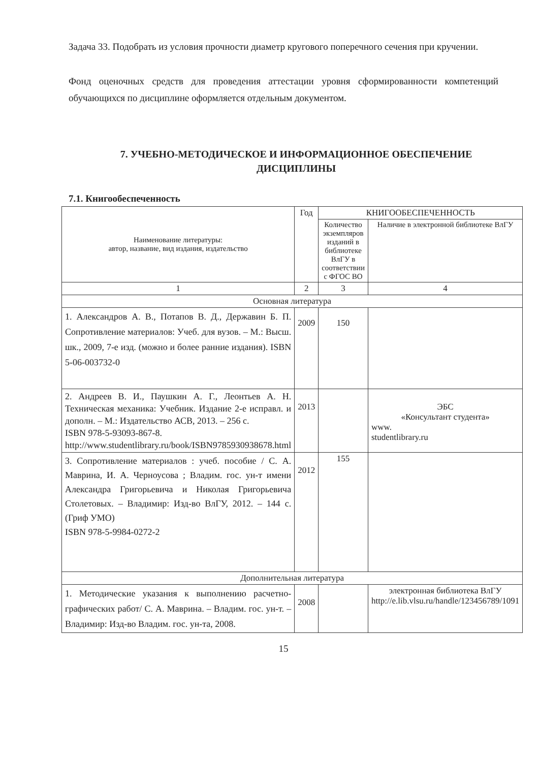Задача 33. Подобрать из условия прочности диаметр кругового поперечного сечения при кручении.
Фонд оценочных средств для проведения аттестации уровня сформированности компетенций обучающихся по дисциплине оформляется отдельным документом.
7. УЧЕБНО-МЕТОДИЧЕСКОЕ И ИНФОРМАЦИОННОЕ ОБЕСПЕЧЕНИЕ ДИСЦИПЛИНЫ
7.1. Книгообеспеченность
| Наименование литературы: автор, название, вид издания, издательство | Год | КНИГООБЕСПЕЧЕННОСТЬ | |
| --- | --- | --- | --- |
| | | Количество экземпляров изданий в библиотеке ВлГУ в соответствии с ФГОС ВО | Наличие в электронной библиотеке ВлГУ |
| 1 | 2 | 3 | 4 |
| Основная литература | | | |
| 1. Александров А. В., Потапов В. Д., Державин Б. П. Сопротивление материалов: Учеб. для вузов. – М.: Высш. шк., 2009, 7-е изд. (можно и более ранние издания). ISBN 5-06-003732-0 | 2009 | 150 | |
| 2. Андреев В. И., Паушкин А. Г., Леонтьев А. Н. Техническая механика: Учебник. Издание 2-е исправл. и дополн. – М.: Издательство АСВ, 2013. – 256 с. ISBN 978-5-93093-867-8. http://www.studentlibrary.ru/book/ISBN9785930938678.html | 2013 | | ЭБС «Консультант студента» www. studentlibrary.ru |
| 3. Сопротивление материалов : учеб. пособие / С. А. Маврина, И. А. Черноусова ; Владим. гос. ун-т имени Александра Григорьевича и Николая Григорьевича Столетовых. – Владимир: Изд-во ВлГУ, 2012. – 144 с. (Гриф УМО) ISBN 978-5-9984-0272-2 | 2012 | 155 | |
| Дополнительная литература | | | |
| 1. Методические указания к выполнению расчетно-графических работ/ С. А. Маврина. – Владим. гос. ун-т. – Владимир: Изд-во Владим. гос. ун-та, 2008. | 2008 | | электронная библиотека ВлГУ http://e.lib.vlsu.ru/handle/123456789/1091 |
15